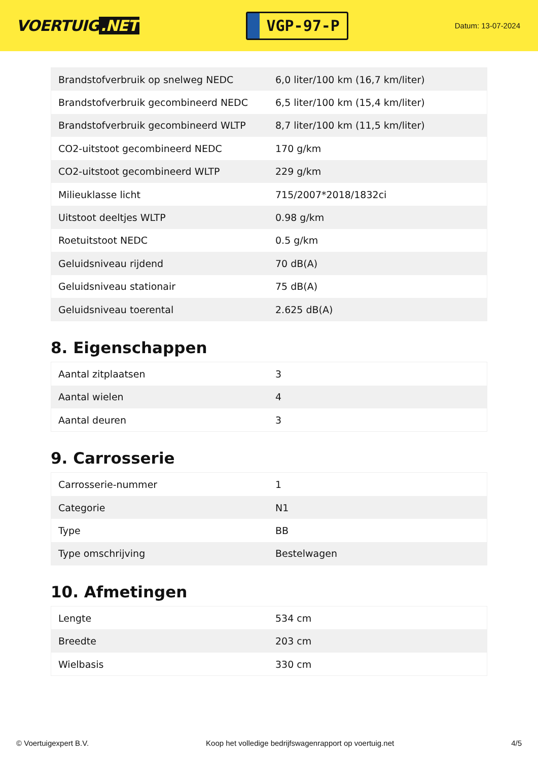VOERTUIG.NET
VGP-97-P
Datum: 13-07-2024
| Brandstofverbruik op snelweg NEDC | 6,0 liter/100 km (16,7 km/liter) |
| Brandstofverbruik gecombineerd NEDC | 6,5 liter/100 km (15,4 km/liter) |
| Brandstofverbruik gecombineerd WLTP | 8,7 liter/100 km (11,5 km/liter) |
| CO2-uitstoot gecombineerd NEDC | 170 g/km |
| CO2-uitstoot gecombineerd WLTP | 229 g/km |
| Milieuklasse licht | 715/2007*2018/1832ci |
| Uitstoot deeltjes WLTP | 0.98 g/km |
| Roetuitstoot NEDC | 0.5 g/km |
| Geluidsniveau rijdend | 70 dB(A) |
| Geluidsniveau stationair | 75 dB(A) |
| Geluidsniveau toerental | 2.625 dB(A) |
8. Eigenschappen
| Aantal zitplaatsen | 3 |
| Aantal wielen | 4 |
| Aantal deuren | 3 |
9. Carrosserie
| Carrosserie-nummer | 1 |
| Categorie | N1 |
| Type | BB |
| Type omschrijving | Bestelwagen |
10. Afmetingen
| Lengte | 534 cm |
| Breedte | 203 cm |
| Wielbasis | 330 cm |
© Voertuigexpert B.V. Koop het volledige bedrijfswagenrapport op voertuig.net 4/5